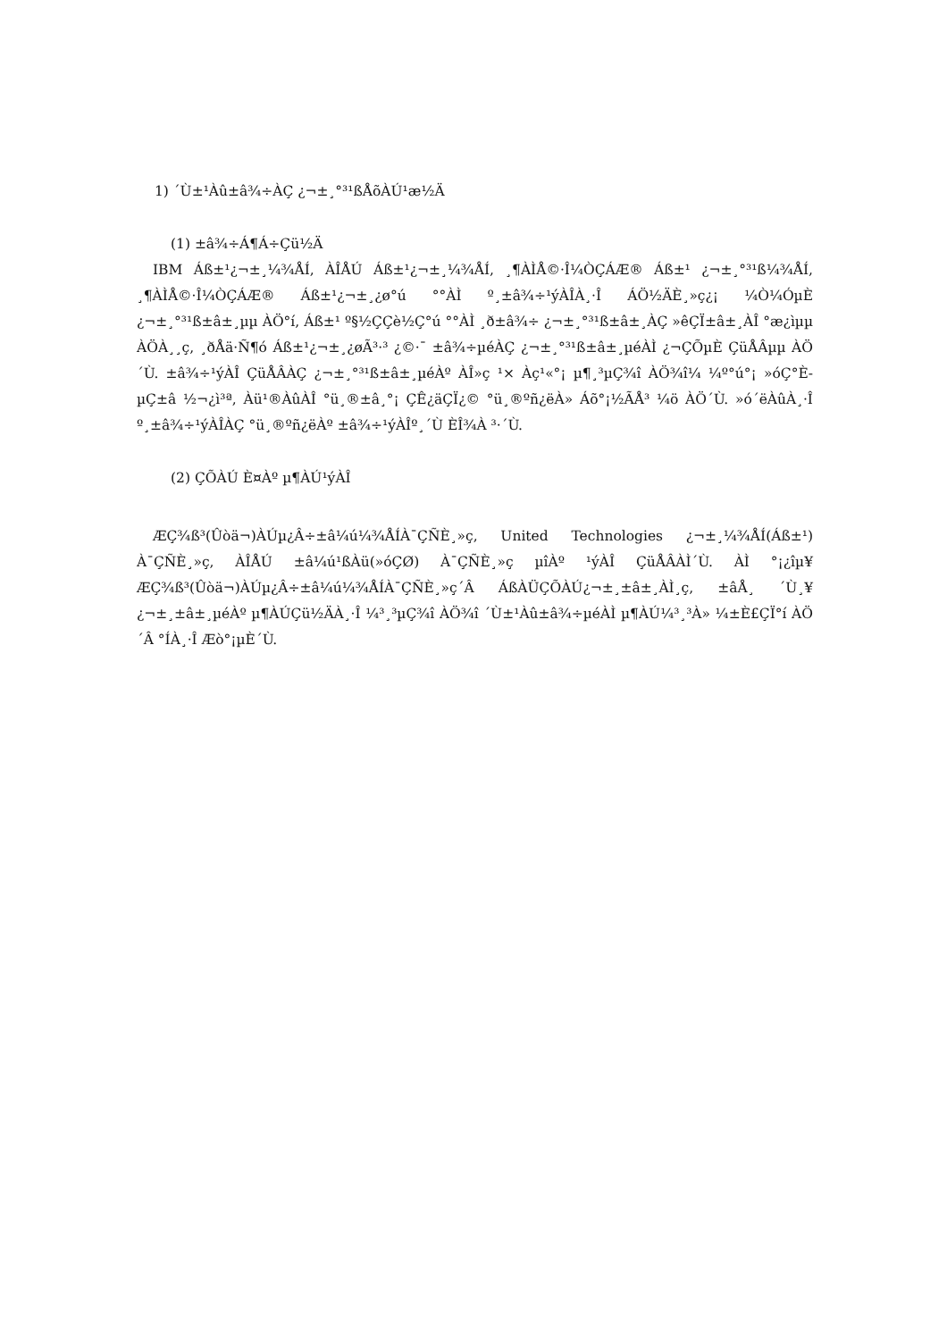1) ´Ù±¹Àû±â¾÷ÀÇ ¿¬±¸°³¹ßÅõÀÚ¹æ½Ä
(1) ±â¾÷Á¶Á÷Çü½Ä
IBM Áß±¹¿¬±¸¼¾ÅÍ, ÀÎÅÚ Áß±¹¿¬±¸¼¾ÅÍ, ¸¶ÀÌÅ©·Î¼ÒÇÁÆ® Áß±¹ ¿¬±¸°³¹ß¼¾ÅÍ, ¸¶ÀÌÅ©·Î¼ÒÇÁÆ® Áß±¹¿¬±¸¿ø°ú °°ÀÌ º¸±â¾÷¹ýÀÎÀ¸·Î ÁÖ½ÄÈ¸»ç¿¡ ¼Ò¼ÓµÈ ¿¬±¸°³¹ß±â±¸µµ ÀÖ°í, Áß±¹ º§½ÇÇè½Ç°ú °°ÀÌ ¸ð±â¾÷ ¿¬±¸°³¹ß±â±¸ÀÇ »êÇÏ±â±¸ÀÎ °æ¿ìµµ ÀÖÀ¸¸ç, ¸ðÅä·Ñ¶ó Áß±¹¿¬±¸¿øÃ³·³ ¿©·¯ ±â¾÷µéÀÇ ¿¬±¸°³¹ß±â±¸µéÀÌ ¿¬ÇÕµÈ ÇüÅÂµµ ÀÖ´Ù. ±â¾÷¹ýÀÎ ÇüÅÂÀÇ ¿¬±¸°³¹ß±â±¸µéÀº ÀÎ»ç ¹× Àç¹«°¡ µ¶¸³µÇ¾î ÀÖ¾î¼­ ¼º°ú°¡ »óÇ°È­µÇ±â ½¬¿ì³ª, Àü¹®ÀûÀÎ °ü¸®±â¸°¡ ÇÊ¿äÇÏ¿© °ü¸®ºñ¿ëÀ» Áõ°¡½ÃÅ³ ¼ö ÀÖ´Ù. »ó´ëÀûÀ¸·Î º¸±â¾÷¹ýÀÎÀÇ °ü¸®ºñ¿ëÀº ±â¾÷¹ýÀÎº¸´Ù ÈÎ¾À ³·´Ù.
(2) ÇÕÀÚ È¤Àº µ¶ÀÚ¹ýÀÎ
ÆÇ¾ß³(Ûòä¬)ÀÚµ¿Â÷±â¼ú¼¾ÅÍÀ¯ÇÑÈ¸»ç, United Technologies ¿¬±¸¼¾ÅÍ(Áß±¹) À¯ÇÑÈ¸»ç, ÀÎÅÚ ±â¼ú¹ßÀü(»óÇØ) À¯ÇÑÈ¸»ç µîÀº ¹ýÀÎ ÇüÅÂÀÌ´Ù. ÀÌ °¡¿îµ¥ ÆÇ¾ß³(Ûòä¬)ÀÚµ¿Â÷±â¼ú¼¾ÅÍÀ¯ÇÑÈ¸»ç´Â ÁßÀÜÇÕÀÚ¿¬±¸±â±¸ÀÌ¸ç, ±âÅ¸ ´Ù¸¥ ¿¬±¸±â±¸µéÀº µ¶ÀÚÇü½ÄÀ¸·Î ¼³¸³µÇ¾î ÀÖ¾î ´Ù±¹Àû±â¾÷µéÀÌ µ¶ÀÚ¼³¸³À» ¼±È£ÇÏ°í ÀÖ´Â °ÍÀ¸·Î Æò°¡µÈ´Ù.